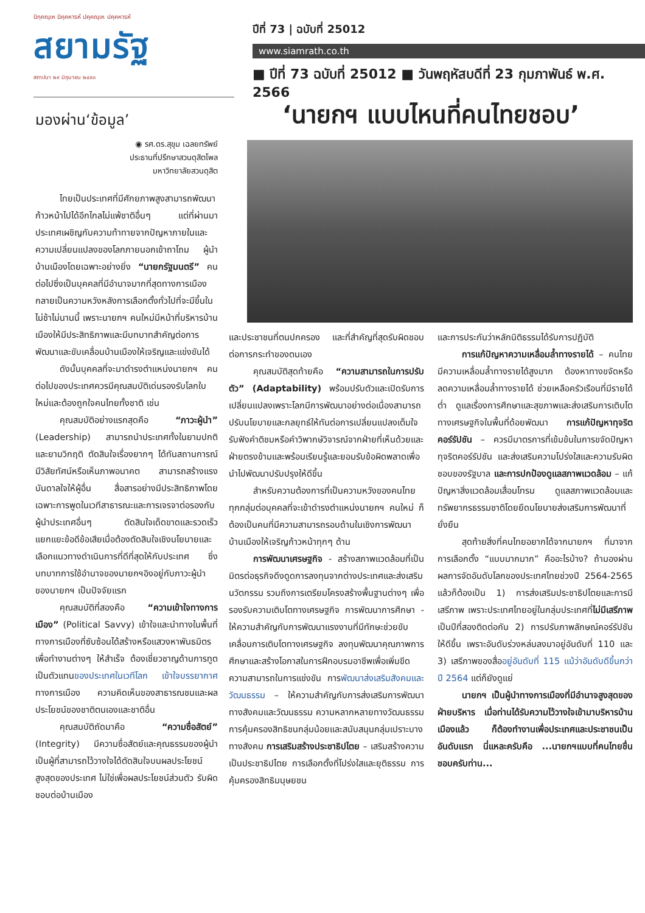นิกฺคณฺเห นิคฺคหารหํ ปคฺคณฺเห ปคฺคหารหํ
สยามรัฐ
สถาปนา ๒๙ มิถุนายน ๒๔๙๓
ปีที่ 73 | ฉบับที่ 25012
www.siamrath.co.th
■ ปีที่ 73 ฉบับที่ 25012 ■ วันพฤหัสบดีที่ 23 กุมภาพันธ์ พ.ศ. 2566
มองผ่าน‘ข้อมูล’
◉ รศ.ดร.สุขุม เฉลยทรัพย์
ประธานที่ปรึกษาสวนดุสิตโพล
มหาวิทยาลัยสวนดุสิต
ไทยเป็นประเทศที่มีศักยภาพสูงสามารถพัฒนาก้าวหน้าไปได้อีกไกลไม่แพ้ชาติอื่นๆ แต่ที่ผ่านมาประเทศเผชิญกับความท้าทายจากปัญหาภายในและความเปลี่ยนแปลงของโลกภายนอกเข้าถาโถม ผู้นำบ้านเมืองโดยเฉพาะอย่างยิ่ง “นายกรัฐมนตรี” คนต่อไปซึ่งเป็นบุคคลที่มีอำนาจมากที่สุดทางการเมืองกลายเป็นความหวังหลังการเลือกตั้งทั่วไปที่จะมีขึ้นในไม่ช้าไม่นานนี้ เพราะนายกฯ คนใหม่มีหน้าที่บริหารบ้านเมืองให้มีประสิทธิภาพและมีบทบาทสำคัญต่อการพัฒนาและขับเคลื่อนบ้านเมืองให้เจริญและแข่งขันได้
ดังนั้นบุคคลที่จะมาดำรงตำแหน่งนายกฯ คนต่อไปของประเทศควรมีคุณสมบัติเด่นรองรับโลกใบใหม่และต้องถูกใจคนไทยทั้งชาติ เช่น
คุณสมบัติอย่างแรกสุดคือ “ภาวะผู้นำ” (Leadership) สามารถนำประเทศทั้งในยามปกติและยามวิกฤติ ตัดสินใจเรื่องยากๆ ได้ทันสถานการณ์ มีวิสัยทัศน์หรือเห็นภาพอนาคต สามารถสร้างแรงบันดาลใจให้ผู้อื่น สื่อสารอย่างมีประสิทธิภาพโดยเฉพาะการพูดในเวทีสาธารณะและการเจรจาต่อรองกับผู้นำประเทศอื่นๆ ตัดสินใจเด็ดขาดและรวดเร็ว แยกแยะข้อดีข้อเสียเมื่อต้องตัดสินใจเชิงนโยบายและเลือกแนวทางดำเนินการที่ดีที่สุดให้กับประเทศ ซึ่งบทบาทการใช้อำนาจของนายกฯอิงอยู่กับภาวะผู้นำของนายกฯ เป็นปัจจัยแรก
คุณสมบัติที่สองคือ “ความเข้าใจทางการเมือง” (Political Savvy) เข้าใจและนำทางในพื้นที่ทางการเมืองที่ซับซ้อนได้สร้างหรือแสวงหาพันธมิตรเพื่อทำงานต่างๆ ให้สำเร็จ ต้องเชี่ยวชาญด้านการทูตเป็นตัวแทนของประเทศในเวทีโลก เข้าใจบรรยากาศทางการเมือง ความคิดเห็นของสาธารณชนและผลประโยชน์ของชาติตนเองและชาติอื่น
คุณสมบัติถัดมาคือ “ความซื่อสัตย์” (Integrity) มีความซื่อสัตย์และคุณธรรมของผู้นำ เป็นผู้ที่สามารถไว้วางใจได้ตัดสินใจบนผลประโยชน์สูงสุดของประเทศ ไม่ใช่เพื่อผลประโยชน์ส่วนตัว รับผิดชอบต่อบ้านเมือง
‘นายกฯ แบบไหนที่คนไทยชอบ’
และประชาชนที่ตนปกครอง และที่สำคัญที่สุดรับผิดชอบต่อการกระทำของตนเอง
คุณสมบัติสุดท้ายคือ “ความสามารถในการปรับตัว” (Adaptability) พร้อมปรับตัวและเปิดรับการเปลี่ยนแปลงเพราะโลกมีการพัฒนาอย่างต่อเนื่องสามารถปรับนโยบายและกลยุทธ์ให้ทันต่อการเปลี่ยนแปลงเต็มใจรับฟังคำติชมหรือคำวิพากษ์วิจารณ์จากฝ่ายที่เห็นด้วยและฝ่ายตรงข้ามและพร้อมเรียนรู้และยอมรับข้อผิดพลาดเพื่อนำไปพัฒนาปรับปรุงให้ดีขึ้น
สำหรับความต้องการที่เป็นความหวังของคนไทยทุกกลุ่มต่อบุคคลที่จะเข้าดำรงตำแหน่งนายกฯ คนใหม่ ก็ต้องเป็นคนที่มีความสามารถรอบด้านในเชิงการพัฒนาบ้านเมืองให้เจริญก้าวหน้าทุกๆ ด้าน
การพัฒนาเศรษฐกิจ - สร้างสภาพแวดล้อมที่เป็นมิตรต่อธุรกิจดึงดูดการลงทุนจากต่างประเทศและส่งเสริมนวัตกรรม รวมถึงการเตรียมโครงสร้างพื้นฐานต่างๆ เพื่อรองรับความเติบโตทางเศรษฐกิจ การพัฒนาการศึกษา - ให้ความสำคัญกับการพัฒนาแรงงานที่มีทักษะช่วยขับเคลื่อนการเติบโตทางเศรษฐกิจ ลงทุนพัฒนาคุณภาพการศึกษาและสร้างโอกาสในการฝึกอบรมอาชีพเพื่อเพิ่มขีดความสามารถในการแข่งขัน การพัฒนาส่งเสริมสังคมและวัฒนธรรม – ให้ความสำคัญกับการส่งเสริมการพัฒนาทางสังคมและวัฒนธรรม ความหลากหลายทางวัฒนธรรม การคุ้มครองสิทธิชนกลุ่มน้อยและสนับสนุนกลุ่มเปราะบางทางสังคม การเสริมสร้างประชาธิปไตย – เสริมสร้างความเป็นประชาธิปไตย การเลือกตั้งที่โปร่งใสและยุติธรรม การคุ้มครองสิทธิมนุษยชน
และการประกันว่าหลักนิติธรรมได้รับการปฏิบัติ
การแก้ปัญหาความเหลื่อมล้ำทางรายได้ – คนไทยมีความเหลื่อมล้ำทางรายได้สูงมาก ต้องหาทางขจัดหรือลดความเหลื่อมล้ำทางรายได้ ช่วยเหลือครัวเรือนที่มีรายได้ต่ำ ดูแลเรื่องการศึกษาและสุขภาพและส่งเสริมการเติบโตทางเศรษฐกิจในพื้นที่ด้อยพัฒนา การแก้ปัญหาทุจริตคอร์รัปชัน – ควรมีมาตรการที่เข้มข้นในการขจัดปัญหาทุจริตคอร์รัปชัน และส่งเสริมความโปร่งใสและความรับผิดชอบของรัฐบาล และการปกป้องดูแลสภาพแวดล้อม – แก้ปัญหาสิ่งแวดล้อมเสื่อมโทรม ดูแลสภาพแวดล้อมและทรัพยากรธรรมชาติโดยยึดนโยบายส่งเสริมการพัฒนาที่ยั่งยืน
สุดท้ายสิ่งที่คนไทยอยากได้จากนายกฯ ที่มาจากการเลือกตั้ง “แบบมากมาก” คืออะไรบ้าง? ถ้ามองผ่านผลการจัดอันดับโลกของประเทศไทยช่วงปี 2564-2565 แล้วก็ต้องเป็น 1) การส่งเสริมประชาธิปไตยและการมีเสรีภาพ เพราะประเทศไทยอยู่ในกลุ่มประเทศที่ไม่มีเสรีภาพ เป็นปีที่สองติดต่อกัน 2) การปรับภาพลักษณ์คอร์รัปชันให้ดีขึ้น เพราะอันดับร่วงหล่นลงมาอยู่อันดับที่ 110 และ 3) เสรีภาพของสื่ออยู่อันดับที่ 115 แม้ว่าอันดับดีขึ้นกว่าปี 2564 แต่ก็ยังดูแย่
นายกฯ เป็นผู้นำทางการเมืองที่มีอำนาจสูงสุดของฝ่ายบริหาร เมื่อท่านได้รับความไว้วางใจเข้ามาบริหารบ้านเมืองแล้ว ก็ต้องทำงานเพื่อประเทศและประชาชนเป็นอันดับแรก นี่แหละครับคือ ...นายกฯแบบที่คนไทยชื่นชอบครับท่าน...